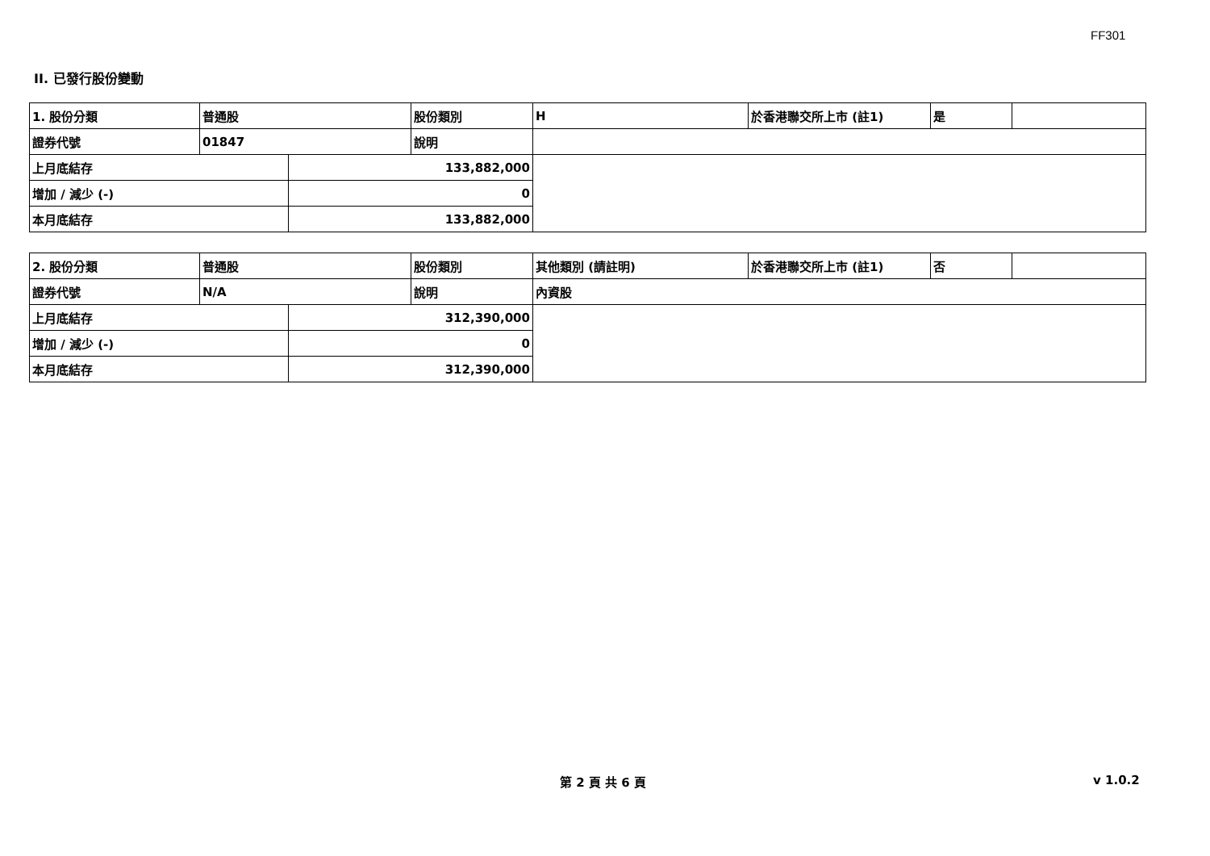FF301
II. 已發行股份變動
| 1. 股份分類 | 普通股 | | 股份類別 | H | 於香港聯交所上市 (註1) | 是 | |
| 證券代號 | 01847 | | 說明 | | | | |
| 上月底結存 | | 133,882,000 | | | | | |
| 增加 / 減少 (-) | | 0 | | | | | |
| 本月底結存 | | 133,882,000 | | | | | |
| 2. 股份分類 | 普通股 | | 股份類別 | 其他類別 (請註明) | 於香港聯交所上市 (註1) | 否 | |
| 證券代號 | N/A | | 說明 | 內資股 | | | |
| 上月底結存 | | 312,390,000 | | | | | |
| 增加 / 減少 (-) | | 0 | | | | | |
| 本月底結存 | | 312,390,000 | | | | | |
第 2 頁 共 6 頁 v 1.0.2